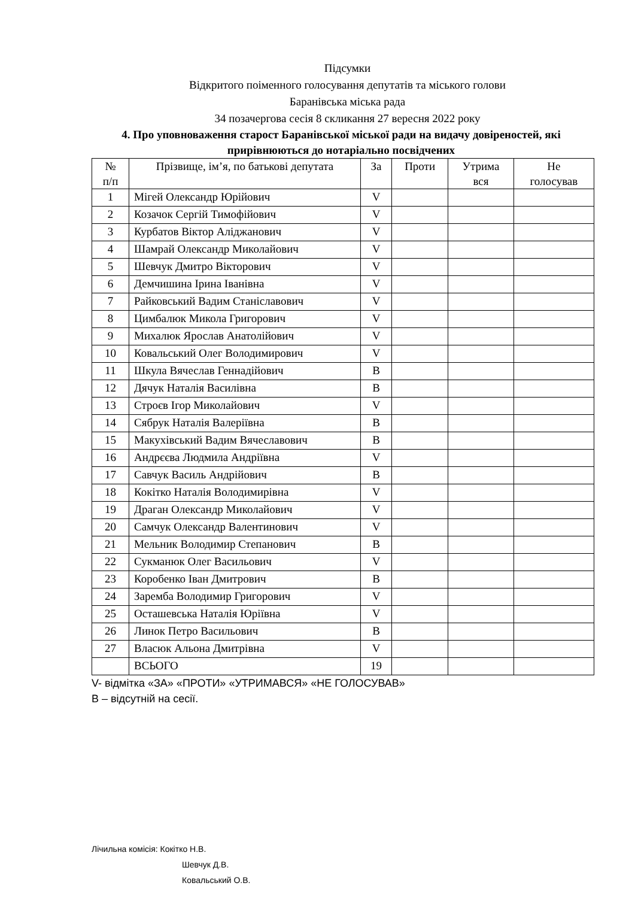Підсумки
Відкритого поіменного голосування депутатів та міського голови
Баранівська міська рада
34 позачергова сесія 8 скликання 27 вересня 2022 року
4. Про уповноваження старост Баранівської міської ради на видачу довіреностей, які прирівнюються до нотаріально посвідчених
| № п/п | Прізвище, ім’я, по батькові депутата | За | Проти | Утрима вся | Не голосував |
| --- | --- | --- | --- | --- | --- |
| 1 | Мігей Олександр Юрійович | V | | | |
| 2 | Козачок Сергій Тимофійович | V | | | |
| 3 | Курбатов Віктор Аліджанович | V | | | |
| 4 | Шамрай Олександр Миколайович | V | | | |
| 5 | Шевчук Дмитро Вікторович | V | | | |
| 6 | Демчишина Ірина Іванівна | V | | | |
| 7 | Райковський Вадим Станіславович | V | | | |
| 8 | Цимбалюк Микола Григорович | V | | | |
| 9 | Михалюк Ярослав Анатолійович | V | | | |
| 10 | Ковальський Олег Володимирович | V | | | |
| 11 | Шкула Вячеслав Геннадійович | В | | | |
| 12 | Дячук Наталія Василівна | В | | | |
| 13 | Строєв Ігор Миколайович | V | | | |
| 14 | Сябрук Наталія Валеріївна | В | | | |
| 15 | Макухівський Вадим Вячеславович | В | | | |
| 16 | Андрєєва Людмила Андріївна | V | | | |
| 17 | Савчук Василь Андрійович | В | | | |
| 18 | Кокітко Наталія Володимирівна | V | | | |
| 19 | Драган Олександр Миколайович | V | | | |
| 20 | Самчук Олександр Валентинович | V | | | |
| 21 | Мельник Володимир Степанович | В | | | |
| 22 | Сукманюк Олег Васильович | V | | | |
| 23 | Коробенко Іван Дмитрович | В | | | |
| 24 | Заремба Володимир Григорович | V | | | |
| 25 | Осташевська Наталія Юріївна | V | | | |
| 26 | Линок Петро Васильович | В | | | |
| 27 | Власюк Альона Дмитрівна | V | | | |
| | ВСЬОГО | 19 | | | |
V- відмітка «ЗА» «ПРОТИ» «УТРИМАВСЯ» «НЕ ГОЛОСУВАВ»
В – відсутній на сесії.
Лічильна комісія: Кокітко Н.В.
Шевчук Д.В.
Ковальський О.В.